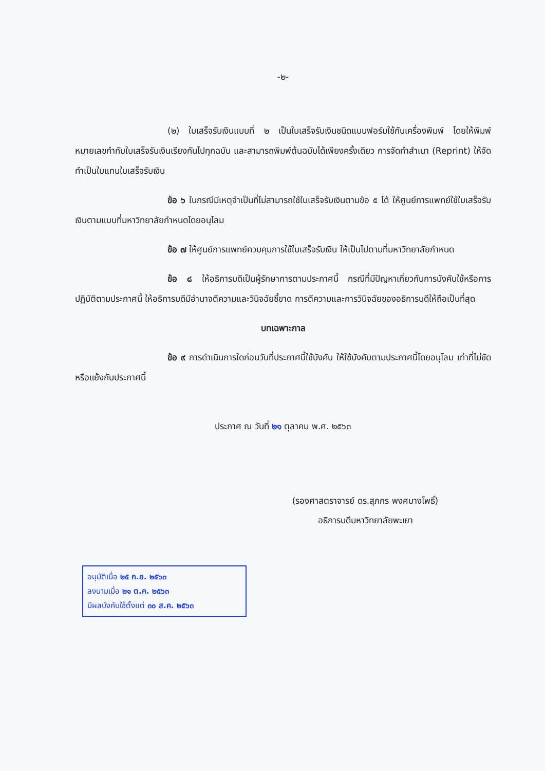-๒-
(๒) ใบเสร็จรับเงินแบบที่ ๒ เป็นใบเสร็จรับเงินชนิดแบบฟอร์มใช้กับเครื่องพิมพ์ โดยให้พิมพ์หมายเลขกำกับใบเสร็จรับเงินเรียงกันไปทุกฉบับ และสามารถพิมพ์ต้นฉบับได้เพียงครั้งเดียว การจัดทำสำเนา (Reprint) ให้จัดทำเป็นใบแทนใบเสร็จรับเงิน
ข้อ ๖ ในกรณีมีเหตุจำเป็นที่ไม่สามารถใช้ใบเสร็จรับเงินตามข้อ ๕ ได้ ให้ศูนย์การแพทย์ใช้ใบเสร็จรับเงินตามแบบที่มหาวิทยาลัยกำหนดโดยอนุโลม
ข้อ ๗ ให้ศูนย์การแพทย์ควบคุมการใช้ใบเสร็จรับเงิน ให้เป็นไปตามที่มหาวิทยาลัยกำหนด
ข้อ ๘ ให้อธิการบดีเป็นผู้รักษาการตามประกาศนี้ กรณีที่มีปัญหาเกี่ยวกับการบังคับใช้หรือการปฏิบัติตามประกาศนี้ ให้อธิการบดีมีอำนาจตีความและวินิจฉัยชี้ขาด การตีความและการวินิจฉัยของอธิการบดีให้ถือเป็นที่สุด
บทเฉพาะกาล
ข้อ ๙ การดำเนินการใดก่อนวันที่ประกาศนี้ใช้บังคับ ให้ใช้บังคับตามประกาศนี้โดยอนุโลม เท่าที่ไม่ขัดหรือแย้งกับประกาศนี้
ประกาศ ณ วันที่ ๒๑ ตุลาคม พ.ศ. ๒๕๖๓
(รองศาสตราจารย์ ดร.สุภกร พงศบางโพธิ์)
อธิการบดีมหาวิทยาลัยพะเยา
อนุมัติเมื่อ ๒๕ ก.ย. ๒๕๖๓
ลงนามเมื่อ ๒๑ ต.ค. ๒๕๖๓
มีผลบังคับใช้ตั้งแต่ ๓๐ ส.ค. ๒๕๖๓